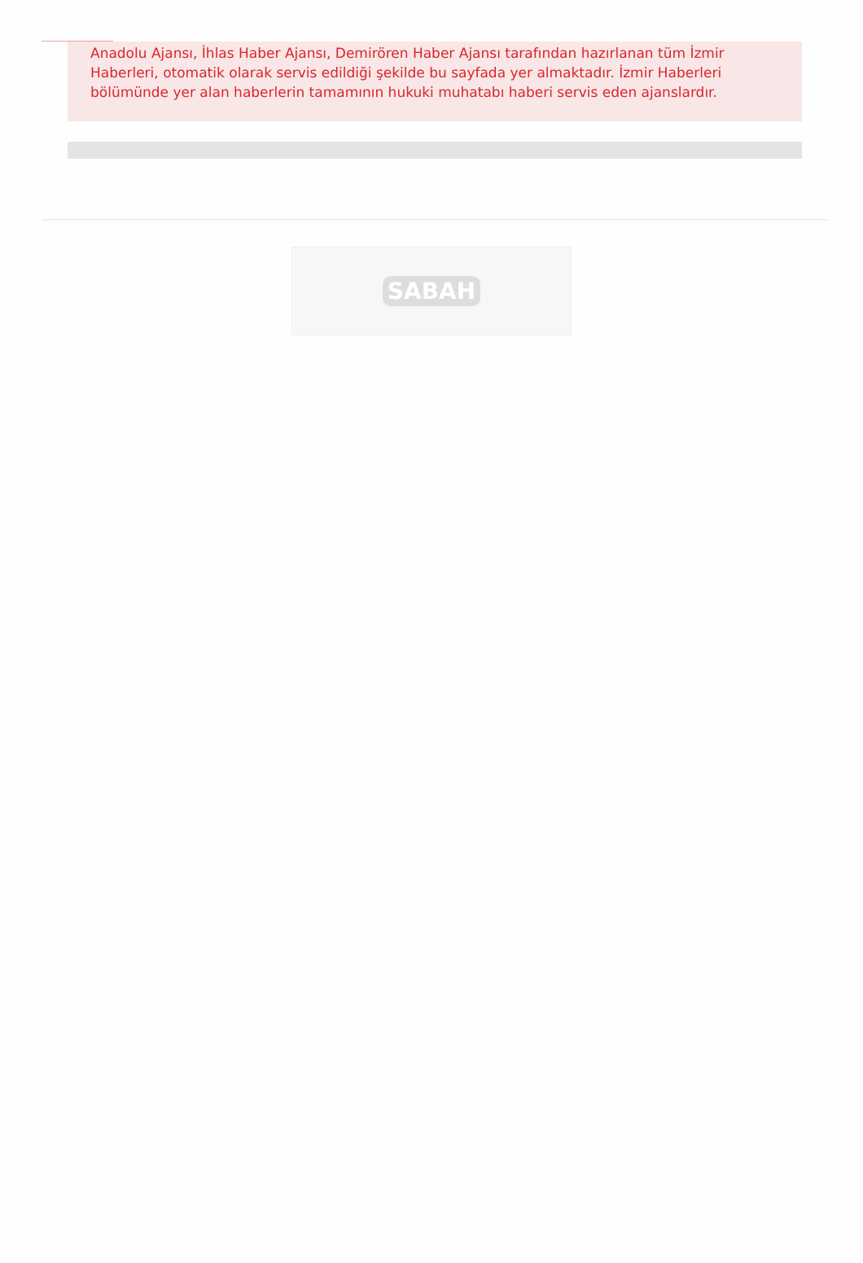Anadolu Ajansı, İhlas Haber Ajansı, Demirören Haber Ajansı tarafından hazırlanan tüm İzmir Haberleri, otomatik olarak servis edildiği şekilde bu sayfada yer almaktadır. İzmir Haberleri bölümünde yer alan haberlerin tamamının hukuki muhatabı haberi servis eden ajanslardır.
SABAH